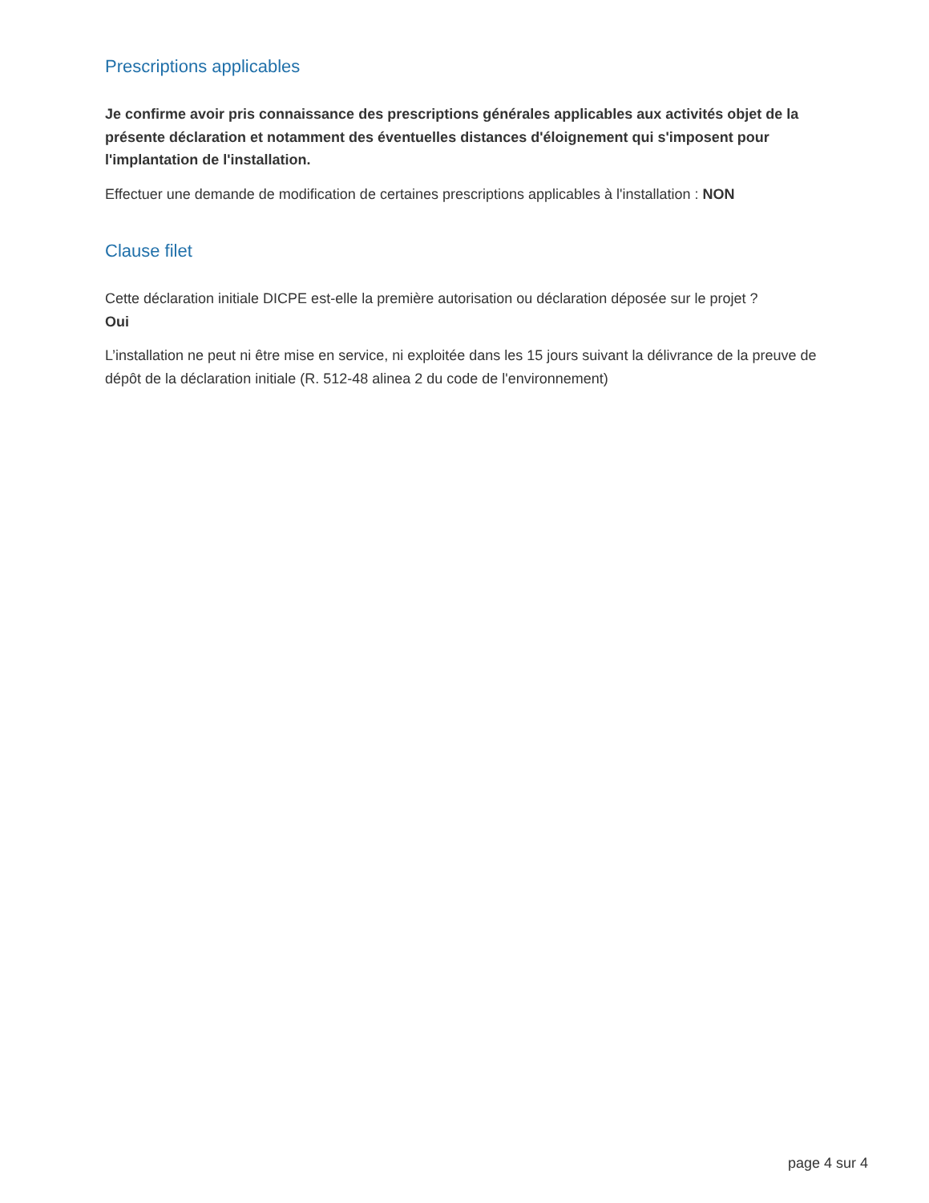Prescriptions applicables
Je confirme avoir pris connaissance des prescriptions générales applicables aux activités objet de la présente déclaration et notamment des éventuelles distances d'éloignement qui s'imposent pour l'implantation de l'installation.
Effectuer une demande de modification de certaines prescriptions applicables à l'installation : NON
Clause filet
Cette déclaration initiale DICPE est-elle la première autorisation ou déclaration déposée sur le projet ?
Oui
L’installation ne peut ni être mise en service, ni exploitée dans les 15 jours suivant la délivrance de la preuve de dépôt de la déclaration initiale (R. 512-48 alinea 2 du code de l'environnement)
page 4 sur 4